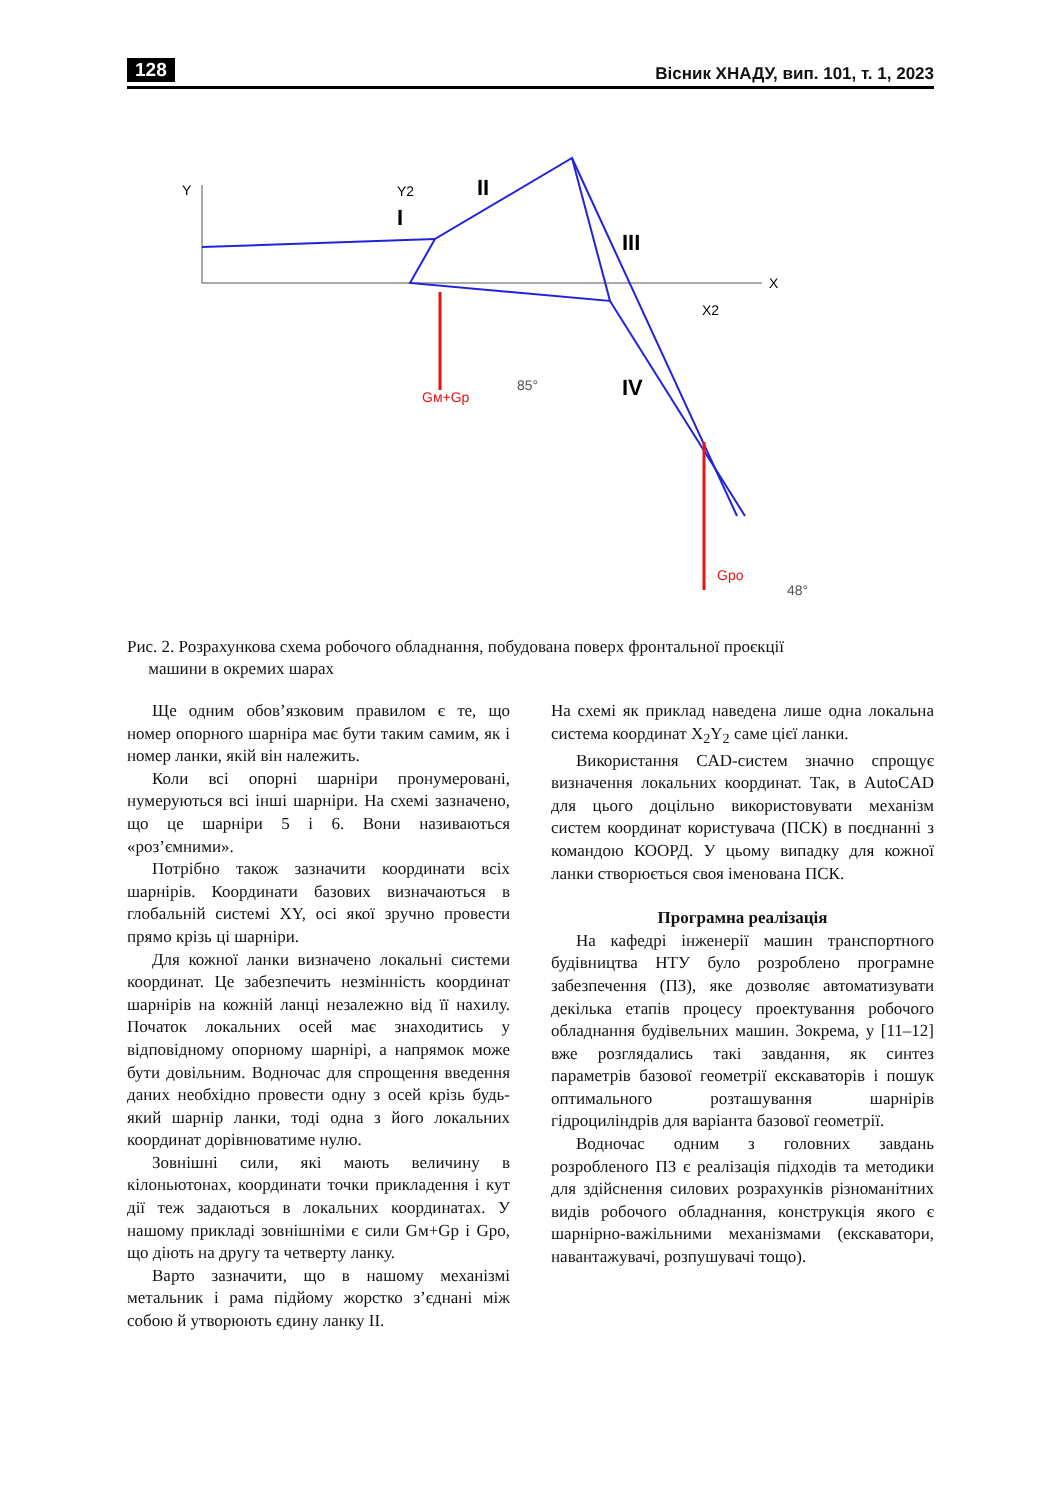128 Вісник ХНАДУ, вип. 101, т. 1, 2023
Y
X
I
II
III
IV
Y2
X2
Gм+Gp
Gpo
85°
48°
Рис. 2. Розрахункова схема робочого обладнання, побудована поверх фронтальної проєкції
машини в окремих шарах
Ще одним обов’язковим правилом є те, що номер опорного шарніра має бути таким самим, як і номер ланки, якій він належить.
Коли всі опорні шарніри пронумеровані, нумеруються всі інші шарніри. На схемі зазначено, що це шарніри 5 і 6. Вони називаються «роз’ємними».
Потрібно також зазначити координати всіх шарнірів. Координати базових визначаються в глобальній системі XY, осі якої зручно провести прямо крізь ці шарніри.
Для кожної ланки визначено локальні системи координат. Це забезпечить незмінність координат шарнірів на кожній ланці незалежно від її нахилу. Початок локальних осей має знаходитись у відповідному опорному шарнірі, а напрямок може бути довільним. Водночас для спрощення введення даних необхідно провести одну з осей крізь будь-який шарнір ланки, тоді одна з його локальних координат дорівнюватиме нулю.
Зовнішні сили, які мають величину в кілоньютонах, координати точки прикладення і кут дії теж задаються в локальних координатах. У нашому прикладі зовнішніми є сили Gм+Gp і Gpo, що діють на другу та четверту ланку.
Варто зазначити, що в нашому механізмі метальник і рама підйому жорстко з’єднані між собою й утворюють єдину ланку II.
На схемі як приклад наведена лише одна локальна система координат X<sub>2</sub>Y<sub>2</sub> саме цієї ланки.
Використання CAD-систем значно спрощує визначення локальних координат. Так, в AutoCAD для цього доцільно використовувати механізм систем координат користувача (ПСК) в поєднанні з командою КООРД. У цьому випадку для кожної ланки створюється своя іменована ПСК.
Програмна реалізація
На кафедрі інженерії машин транспортного будівництва НТУ було розроблено програмне забезпечення (ПЗ), яке дозволяє автоматизувати декілька етапів процесу проектування робочого обладнання будівельних машин. Зокрема, у [11–12] вже розглядались такі завдання, як синтез параметрів базової геометрії екскаваторів і пошук оптимального розташування шарнірів гідроциліндрів для варіанта базової геометрії.
Водночас одним з головних завдань розробленого ПЗ є реалізація підходів та методики для здійснення силових розрахунків різноманітних видів робочого обладнання, конструкція якого є шарнірно-важільними механізмами (екскаватори, навантажувачі, розпушувачі тощо).